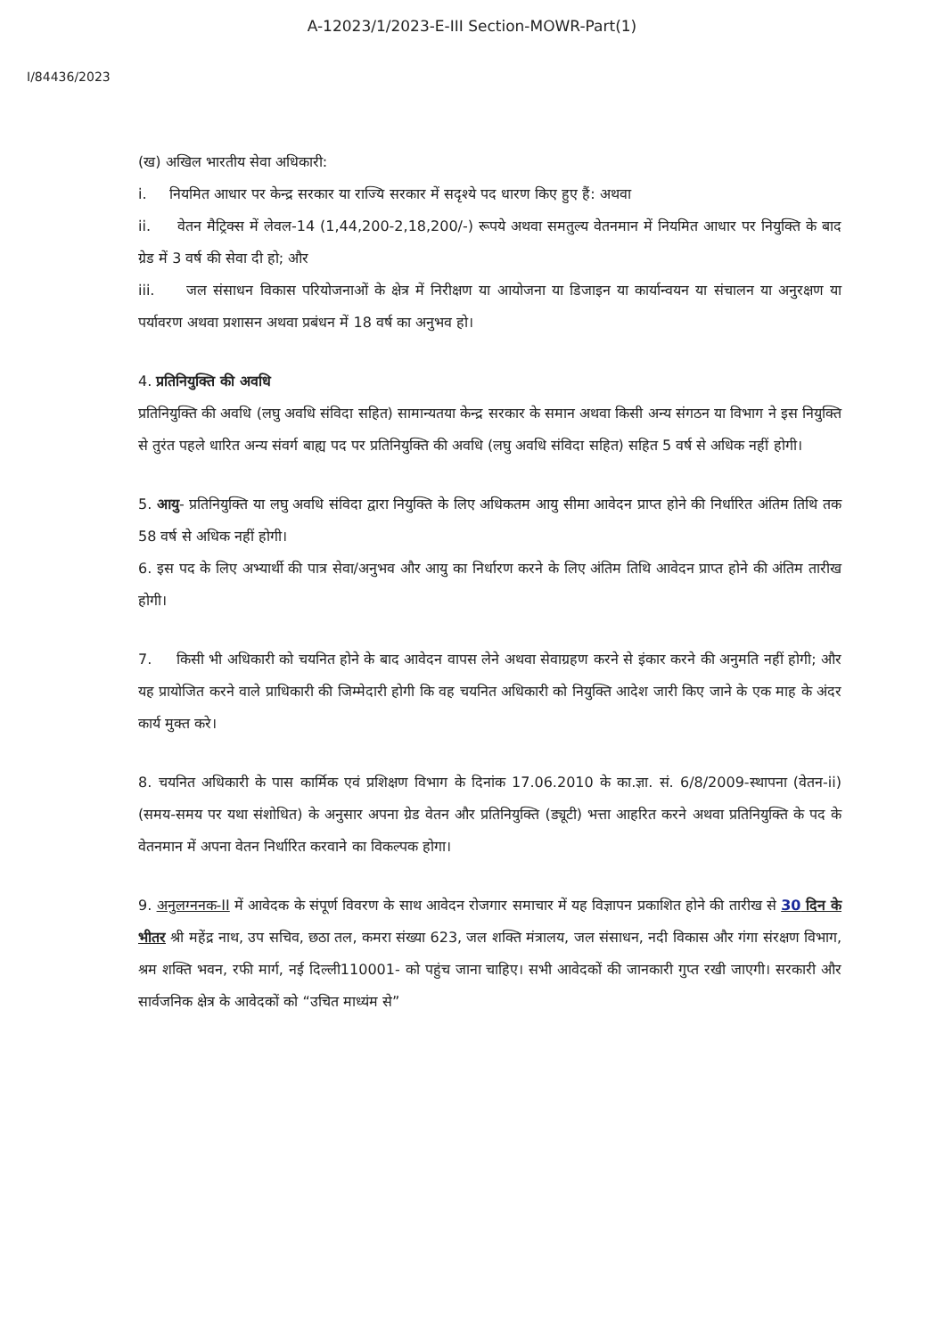A-12023/1/2023-E-III Section-MOWR-Part(1)
I/84436/2023
(ख) अखिल भारतीय सेवा अधिकारी:
i. नियमित आधार पर केन्द्र सरकार या राज्यि सरकार में सदृश्ये पद धारण किए हुए हैं: अथवा
ii. वेतन मैट्रिक्स में लेवल-14 (1,44,200-2,18,200/-) रूपये अथवा समतुल्य वेतनमान में नियमित आधार पर नियुक्ति के बाद ग्रेड में 3 वर्ष की सेवा दी हो; और
iii. जल संसाधन विकास परियोजनाओं के क्षेत्र में निरीक्षण या आयोजना या डिजाइन या कार्यान्वयन या संचालन या अनुरक्षण या पर्यावरण अथवा प्रशासन अथवा प्रबंधन में 18 वर्ष का अनुभव हो।
4. प्रतिनियुक्ति की अवधि
प्रतिनियुक्ति की अवधि (लघु अवधि संविदा सहित) सामान्यतया केन्द्र सरकार के समान अथवा किसी अन्य संगठन या विभाग ने इस नियुक्ति से तुरंत पहले धारित अन्य संवर्ग बाह्य पद पर प्रतिनियुक्ति की अवधि (लघु अवधि संविदा सहित) सहित 5 वर्ष से अधिक नहीं होगी।
5. आयु- प्रतिनियुक्ति या लघु अवधि संविदा द्वारा नियुक्ति के लिए अधिकतम आयु सीमा आवेदन प्राप्त होने की निर्धारित अंतिम तिथि तक 58 वर्ष से अधिक नहीं होगी।
6. इस पद के लिए अभ्यार्थी की पात्र सेवा/अनुभव और आयु का निर्धारण करने के लिए अंतिम तिथि आवेदन प्राप्त होने की अंतिम तारीख होगी।
7. किसी भी अधिकारी को चयनित होने के बाद आवेदन वापस लेने अथवा सेवाग्रहण करने से इंकार करने की अनुमति नहीं होगी; और यह प्रायोजित करने वाले प्राधिकारी की जिम्मेदारी होगी कि वह चयनित अधिकारी को नियुक्ति आदेश जारी किए जाने के एक माह के अंदर कार्य मुक्त करे।
8. चयनित अधिकारी के पास कार्मिक एवं प्रशिक्षण विभाग के दिनांक 17.06.2010 के का.ज्ञा. सं. 6/8/2009-स्थापना (वेतन-ii) (समय-समय पर यथा संशोधित) के अनुसार अपना ग्रेड वेतन और प्रतिनियुक्ति (ड्यूटी) भत्ता आहरित करने अथवा प्रतिनियुक्ति के पद के वेतनमान में अपना वेतन निर्धारित करवाने का विकल्पक होगा।
9. अनुलग्ननक-II में आवेदक के संपूर्ण विवरण के साथ आवेदन रोजगार समाचार में यह विज्ञापन प्रकाशित होने की तारीख से 30 दिन के भीतर श्री महेंद्र नाथ, उप सचिव, छठा तल, कमरा संख्या 623, जल शक्ति मंत्रालय, जल संसाधन, नदी विकास और गंगा संरक्षण विभाग, श्रम शक्ति भवन, रफी मार्ग, नई दिल्ली110001- को पहुंच जाना चाहिए। सभी आवेदकों की जानकारी गुप्त रखी जाएगी। सरकारी और सार्वजनिक क्षेत्र के आवेदकों को “उचित माध्यंम से”